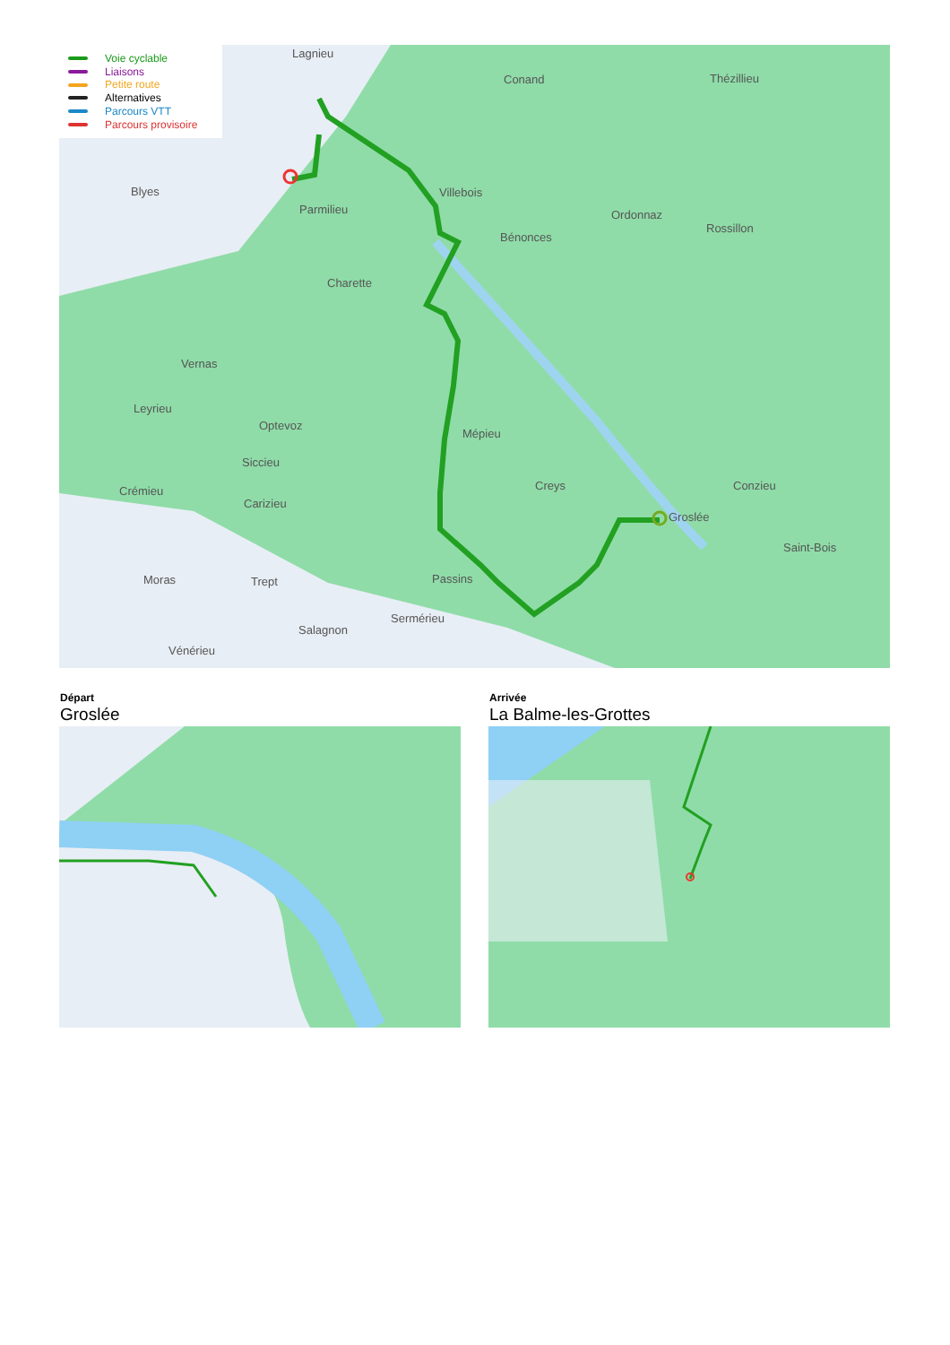Voie cyclable
Liaisons
Petite route
Alternatives
Parcours VTT
Parcours provisoire
Lagnieu
Conand Thézillieu
Blyes
Parmilieu
Villebois
Ordonnaz
Rossillon
Bénonces
Charette
Vernas
Leyrieu
Optevoz
Mépieu
Siccieu
Crémieu
Carizieu
Creys Conzieu
Groslée
Saint-Bois
Moras Trept Passins
Sermérieu
Salagnon
Vénérieu
Départ
Groslée
Arrivée
La Balme-les-Grottes